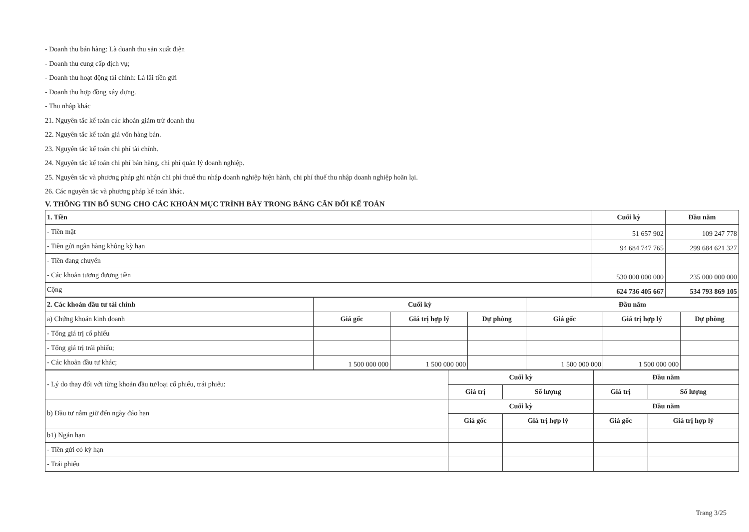- Doanh thu bán hàng: Là doanh thu sản xuất điện
- Doanh thu cung cấp dịch vụ;
- Doanh thu hoạt động tài chính: Là lãi tiền gửi
- Doanh thu hợp đồng xây dựng.
- Thu nhập khác
21. Nguyên tắc kế toán các khoản giảm trừ doanh thu
22. Nguyên tắc kế toán giá vốn hàng bán.
23. Nguyên tắc kế toán chi phí tài chính.
24. Nguyên tắc kế toán chi phí bán hàng, chi phí quản lý doanh nghiệp.
25. Nguyên tắc và phương pháp ghi nhận chi phí thuế thu nhập doanh nghiệp hiện hành, chi phí thuế thu nhập doanh nghiệp hoãn lại.
26. Các nguyên tắc và phương pháp kế toán khác.
V. THÔNG TIN BỔ SUNG CHO CÁC KHOẢN MỤC TRÌNH BÀY TRONG BẢNG CÂN ĐỐI KẾ TOÁN
| 1. Tiền | Cuối kỳ | Đầu năm |
| - Tiền mặt | 51 657 902 | 109 247 778 |
| - Tiền gửi ngân hàng không kỳ hạn | 94 684 747 765 | 299 684 621 327 |
| - Tiền đang chuyển | | |
| - Các khoản tương đương tiền | 530 000 000 000 | 235 000 000 000 |
| Cộng | 624 736 405 667 | 534 793 869 105 |
| 2. Các khoản đầu tư tài chính | Cuối kỳ | | | Đầu năm | | |
| a) Chứng khoán kinh doanh | Giá gốc | Giá trị hợp lý | Dự phòng | Giá gốc | Giá trị hợp lý | Dự phòng |
| - Tổng giá trị cổ phiếu | | | | | | |
| - Tổng giá trị trái phiếu; | | | | | | |
| - Các khoản đầu tư khác; | 1 500 000 000 | 1 500 000 000 | | 1 500 000 000 | 1 500 000 000 | |
| - Lý do thay đổi với từng khoản đầu tư/loại cổ phiếu, trái phiếu: | Cuối kỳ | | Đầu năm | |
| | Giá trị | Số lượng | Giá trị | Số lượng |
| b) Đầu tư nắm giữ đến ngày đáo hạn | Cuối kỳ | | Đầu năm | |
| | Giá gốc | Giá trị hợp lý | Giá gốc | Giá trị hợp lý |
| b1) Ngắn hạn | | | | |
| - Tiền gửi có kỳ hạn | | | | |
| - Trái phiếu | | | | |
Trang 3/25